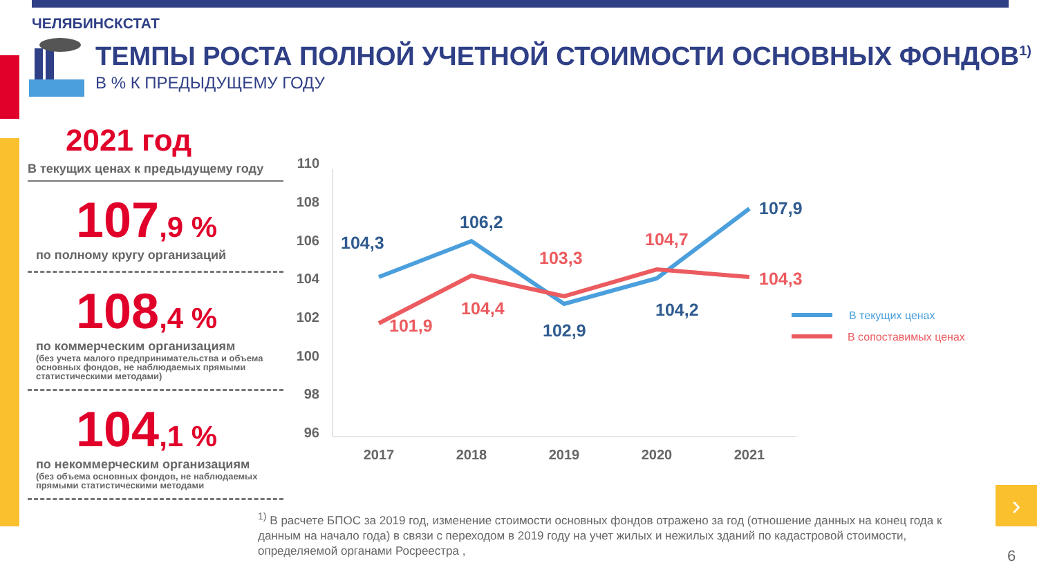ЧЕЛЯБИНСКСТАТ
ТЕМПЫ РОСТА ПОЛНОЙ УЧЕТНОЙ СТОИМОСТИ ОСНОВНЫХ ФОНДОВ<sup>1)</sup>
В % К ПРЕДЫДУЩЕМУ ГОДУ
2021 год
В текущих ценах к предыдущему году
107,9 %
по полному кругу организаций
108,4 %
по коммерческим организациям
(без учета малого предпринимательства и объема основных фондов, не наблюдаемых прямыми статистическими методами)
104,1 %
по некоммерческим организациям
(без объема основных фондов, не наблюдаемых прямыми статистическими методами
110
108
106
104
102
100
98
96
2017
2018
2019
2020
2021
104,3
106,2
102,9
104,2
107,9
101,9
104,4
103,3
104,7
104,3
В текущих ценах
В сопоставимых ценах
<sup>1)</sup> В расчете БПОС за 2019 год, изменение стоимости основных фондов отражено за год (отношение данных на конец года к данным на начало года) в связи с переходом в 2019 году на учет жилых и нежилых зданий по кадастровой стоимости, определяемой органами Росреестра ,
›
6